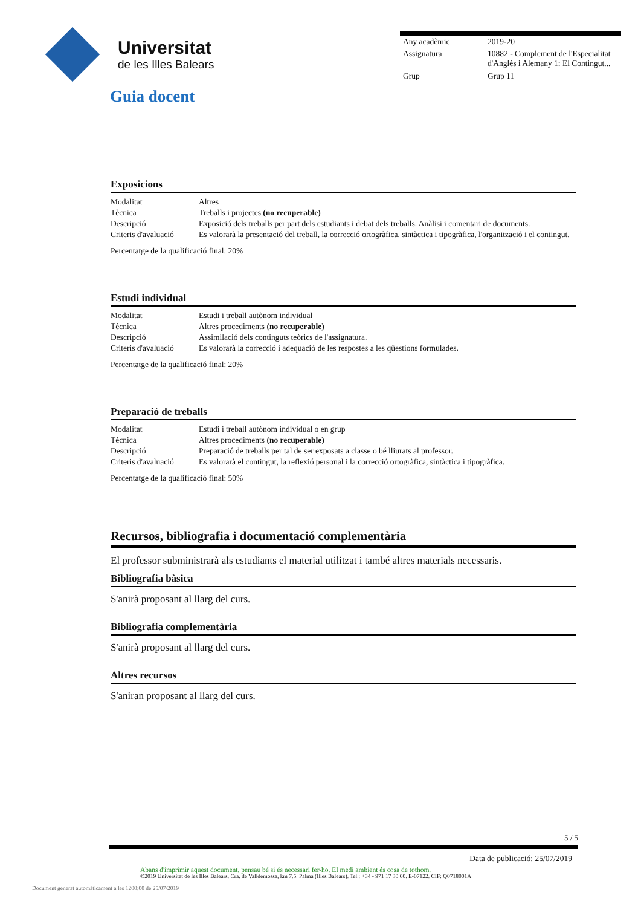Universitat
de les Illes Balears
| Any acadèmic | 2019-20 |
| Assignatura | 10882 - Complement de l'Especialitat d'Anglès i Alemany 1: El Contingut... |
| Grup | Grup 11 |
Guia docent
Exposicions
| Modalitat | Altres |
| Tècnica | Treballs i projectes (no recuperable) |
| Descripció | Exposició dels treballs per part dels estudiants i debat dels treballs. Anàlisi i comentari de documents. |
| Criteris d'avaluació | Es valorarà la presentació del treball, la correcció ortogràfica, sintàctica i tipogràfica, l'organització i el contingut. |
Percentatge de la qualificació final: 20%
Estudi individual
| Modalitat | Estudi i treball autònom individual |
| Tècnica | Altres procediments (no recuperable) |
| Descripció | Assimilació dels continguts teòrics de l'assignatura. |
| Criteris d'avaluació | Es valorarà la correcció i adequació de les respostes a les qüestions formulades. |
Percentatge de la qualificació final: 20%
Preparació de treballs
| Modalitat | Estudi i treball autònom individual o en grup |
| Tècnica | Altres procediments (no recuperable) |
| Descripció | Preparació de treballs per tal de ser exposats a classe o bé lliurats al professor. |
| Criteris d'avaluació | Es valorarà el contingut, la reflexió personal i la correcció ortogràfica, sintàctica i tipogràfica. |
Percentatge de la qualificació final: 50%
Recursos, bibliografia i documentació complementària
El professor subministrarà als estudiants el material utilitzat i també altres materials necessaris.
Bibliografia bàsica
S'anirà proposant al llarg del curs.
Bibliografia complementària
S'anirà proposant al llarg del curs.
Altres recursos
S'aniran proposant al llarg del curs.
5 / 5
Data de publicació: 25/07/2019
Abans d'imprimir aquest document, pensau bé si és necessari fer-ho. El medi ambient és cosa de tothom.
©2019 Universitat de les Illes Balears. Cra. de Valldemossa, km 7.5. Palma (Illes Balears). Tel.: +34 - 971 17 30 00. E-07122. CIF: Q0718001A
Document generat automàticament a les 1200:00 de 25/07/2019